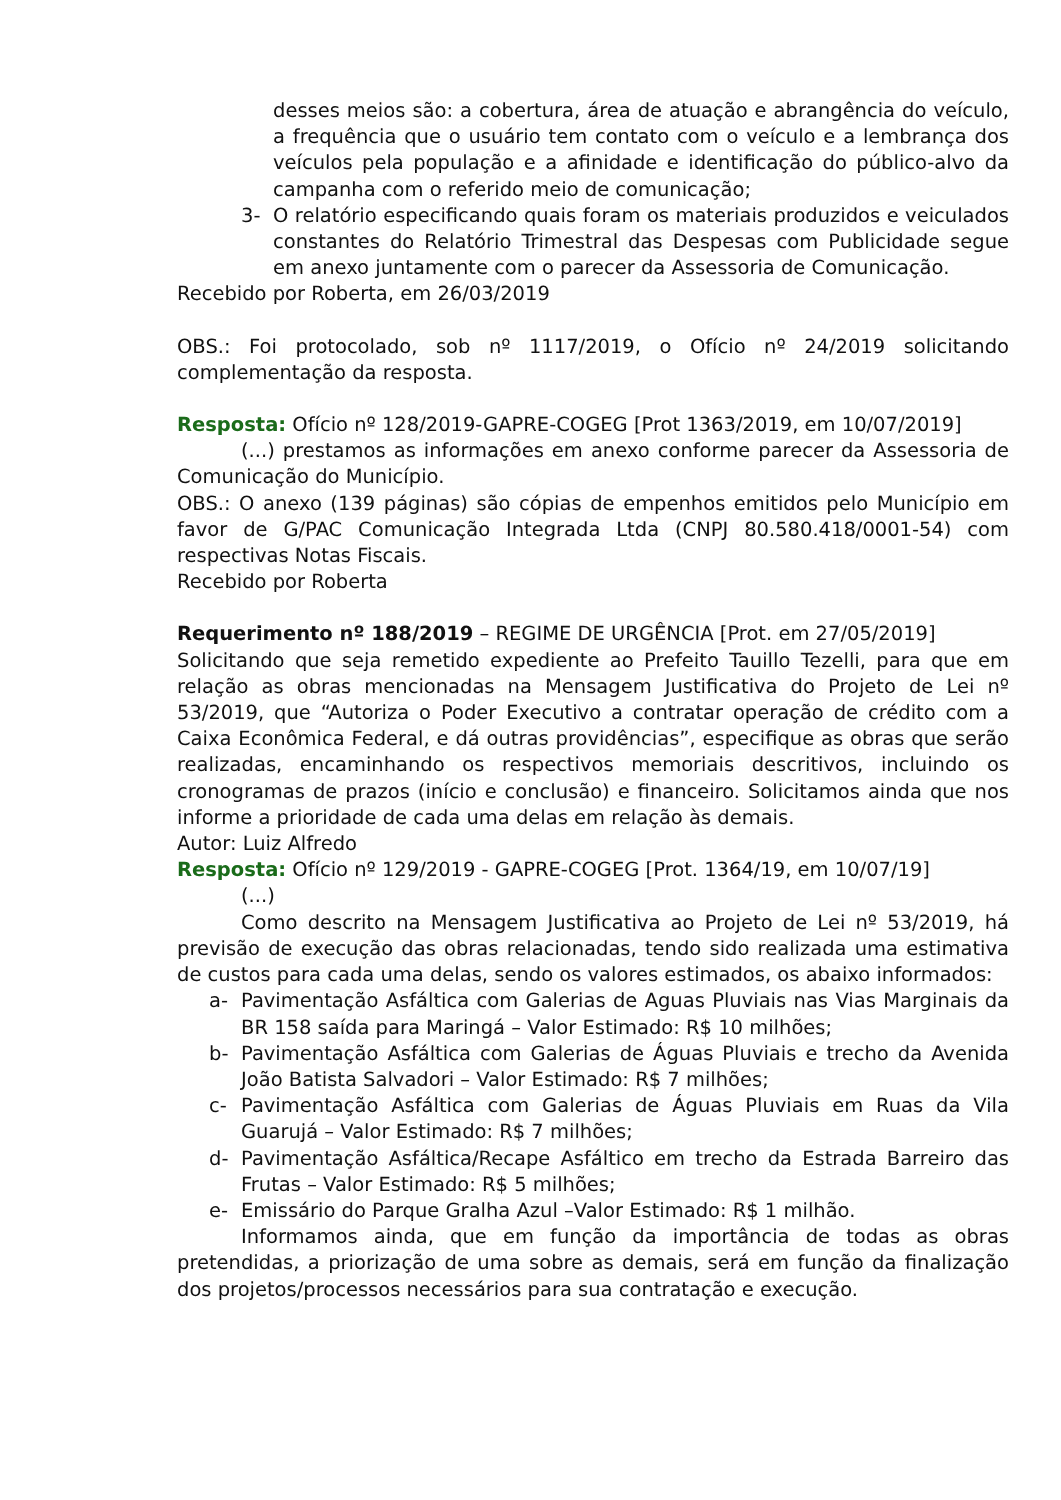desses meios são: a cobertura, área de atuação e abrangência do veículo, a frequência que o usuário tem contato com o veículo e a lembrança dos veículos pela população e a afinidade e identificação do público-alvo da campanha com o referido meio de comunicação;
3- O relatório especificando quais foram os materiais produzidos e veiculados constantes do Relatório Trimestral das Despesas com Publicidade segue em anexo juntamente com o parecer da Assessoria de Comunicação.
Recebido por Roberta, em 26/03/2019
OBS.: Foi protocolado, sob nº 1117/2019, o Ofício nº 24/2019 solicitando complementação da resposta.
Resposta: Ofício nº 128/2019-GAPRE-COGEG [Prot 1363/2019, em 10/07/2019]
(...) prestamos as informações em anexo conforme parecer da Assessoria de Comunicação do Município.
OBS.: O anexo (139 páginas) são cópias de empenhos emitidos pelo Município em favor de G/PAC Comunicação Integrada Ltda (CNPJ 80.580.418/0001-54) com respectivas Notas Fiscais.
Recebido por Roberta
Requerimento nº 188/2019 – REGIME DE URGÊNCIA [Prot. em 27/05/2019]
Solicitando que seja remetido expediente ao Prefeito Tauillo Tezelli, para que em relação as obras mencionadas na Mensagem Justificativa do Projeto de Lei nº 53/2019, que “Autoriza o Poder Executivo a contratar operação de crédito com a Caixa Econômica Federal, e dá outras providências”, especifique as obras que serão realizadas, encaminhando os respectivos memoriais descritivos, incluindo os cronogramas de prazos (início e conclusão) e financeiro. Solicitamos ainda que nos informe a prioridade de cada uma delas em relação às demais.
Autor: Luiz Alfredo
Resposta: Ofício nº 129/2019 - GAPRE-COGEG [Prot. 1364/19, em 10/07/19]
(...)
Como descrito na Mensagem Justificativa ao Projeto de Lei nº 53/2019, há previsão de execução das obras relacionadas, tendo sido realizada uma estimativa de custos para cada uma delas, sendo os valores estimados, os abaixo informados:
a- Pavimentação Asfáltica com Galerias de Aguas Pluviais nas Vias Marginais da BR 158 saída para Maringá – Valor Estimado: R$ 10 milhões;
b- Pavimentação Asfáltica com Galerias de Águas Pluviais e trecho da Avenida João Batista Salvadori – Valor Estimado: R$ 7 milhões;
c- Pavimentação Asfáltica com Galerias de Águas Pluviais em Ruas da Vila Guarujá – Valor Estimado: R$ 7 milhões;
d- Pavimentação Asfáltica/Recape Asfáltico em trecho da Estrada Barreiro das Frutas – Valor Estimado: R$ 5 milhões;
e- Emissário do Parque Gralha Azul –Valor Estimado: R$ 1 milhão.
Informamos ainda, que em função da importância de todas as obras pretendidas, a priorização de uma sobre as demais, será em função da finalização dos projetos/processos necessários para sua contratação e execução.